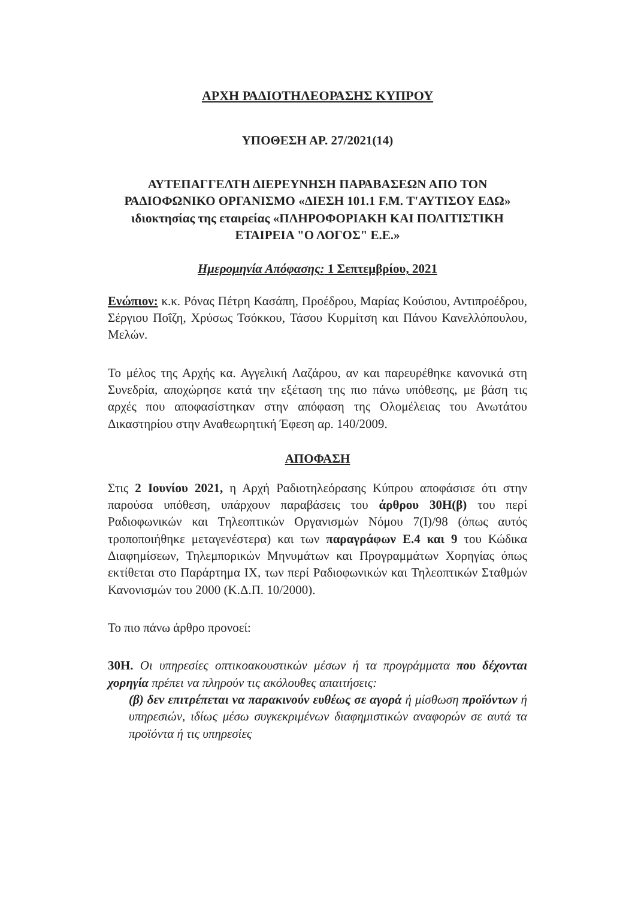ΑΡΧΗ ΡΑΔΙΟΤΗΛΕΟΡΑΣΗΣ ΚΥΠΡΟΥ
ΥΠΟΘΕΣΗ ΑΡ. 27/2021(14)
ΑΥΤΕΠΑΓΓΕΛΤΗ ΔΙΕΡΕΥΝΗΣΗ ΠΑΡΑΒΑΣΕΩΝ ΑΠΟ ΤΟΝ ΡΑΔΙΟΦΩΝΙΚΟ ΟΡΓΑΝΙΣΜΟ «ΔΙΕΣΗ 101.1 F.M. Τ'ΑΥΤΙΣΟΥ ΕΔΩ» ιδιοκτησίας της εταιρείας «ΠΛΗΡΟΦΟΡΙΑΚΗ ΚΑΙ ΠΟΛΙΤΙΣΤΙΚΗ ΕΤΑΙΡΕΙΑ "Ο ΛΟΓΟΣ" Ε.Ε.»
Ημερομηνία Απόφασης: 1 Σεπτεμβρίου, 2021
Ενώπιον: κ.κ. Ρόνας Πέτρη Κασάπη, Προέδρου, Μαρίας Κούσιου, Αντιπροέδρου, Σέργιου Ποΐζη, Χρύσως Τσόκκου, Τάσου Κυρμίτση και Πάνου Κανελλόπουλου, Μελών.
Το μέλος της Αρχής κα. Αγγελική Λαζάρου, αν και παρευρέθηκε κανονικά στη Συνεδρία, αποχώρησε κατά την εξέταση της πιο πάνω υπόθεσης, με βάση τις αρχές που αποφασίστηκαν στην απόφαση της Ολομέλειας του Ανωτάτου Δικαστηρίου στην Αναθεωρητική Έφεση αρ. 140/2009.
ΑΠΟΦΑΣΗ
Στις 2 Ιουνίου 2021, η Αρχή Ραδιοτηλεόρασης Κύπρου αποφάσισε ότι στην παρούσα υπόθεση, υπάρχουν παραβάσεις του άρθρου 30Η(β) του περί Ραδιοφωνικών και Τηλεοπτικών Οργανισμών Νόμου 7(Ι)/98 (όπως αυτός τροποποιήθηκε μεταγενέστερα) και των παραγράφων Ε.4 και 9 του Κώδικα Διαφημίσεων, Τηλεμπορικών Μηνυμάτων και Προγραμμάτων Χορηγίας όπως εκτίθεται στο Παράρτημα ΙΧ, των περί Ραδιοφωνικών και Τηλεοπτικών Σταθμών Κανονισμών του 2000 (Κ.Δ.Π. 10/2000).
Το πιο πάνω άρθρο προνοεί:
30Η. Οι υπηρεσίες οπτικοακουστικών μέσων ή τα προγράμματα που δέχονται χορηγία πρέπει να πληρούν τις ακόλουθες απαιτήσεις:
(β) δεν επιτρέπεται να παρακινούν ευθέως σε αγορά ή μίσθωση προϊόντων ή υπηρεσιών, ιδίως μέσω συγκεκριμένων διαφημιστικών αναφορών σε αυτά τα προϊόντα ή τις υπηρεσίες